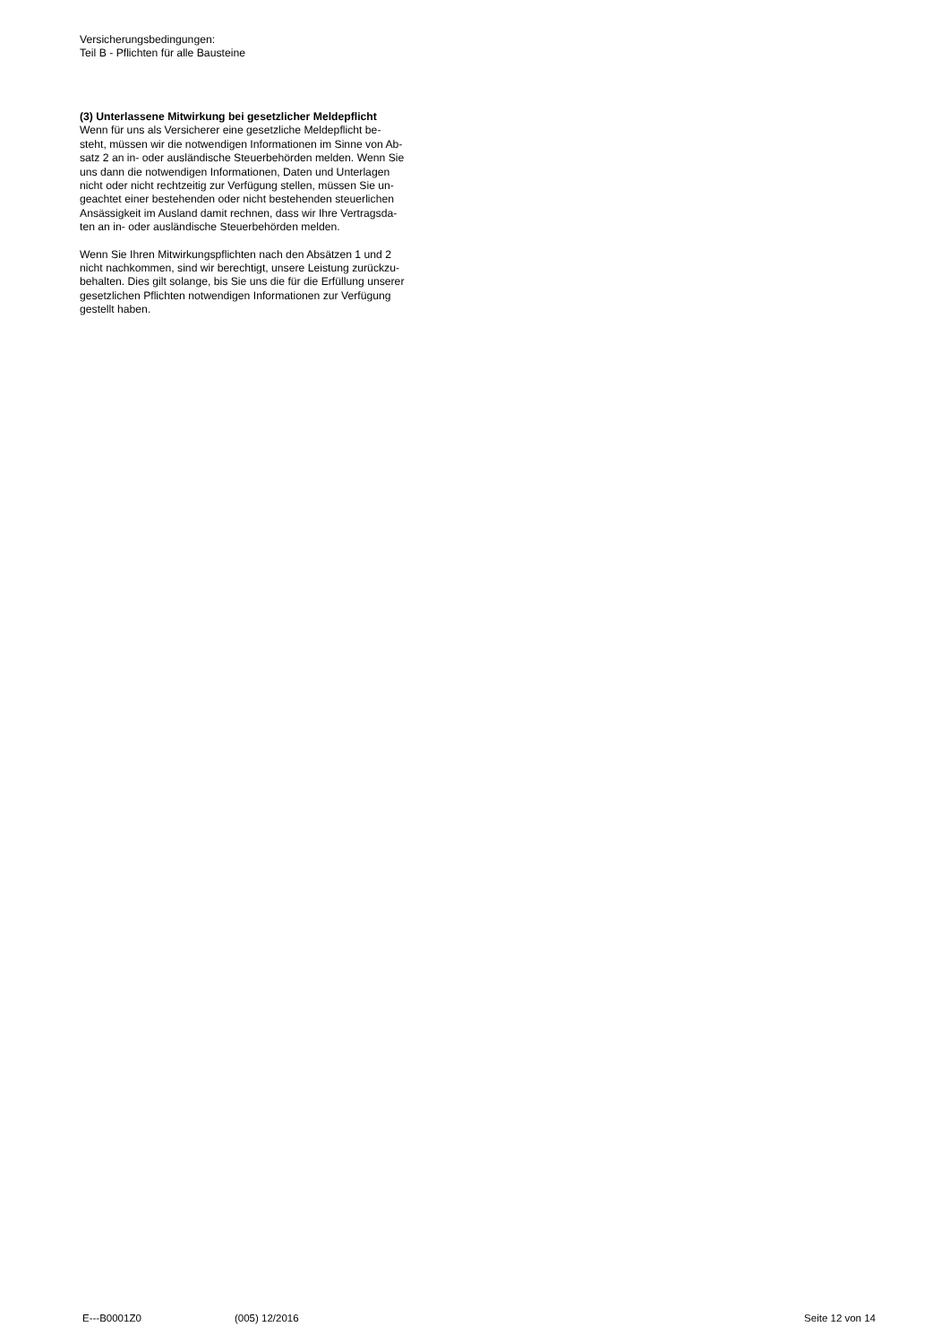Versicherungsbedingungen:
Teil B - Pflichten für alle Bausteine
(3) Unterlassene Mitwirkung bei gesetzlicher Meldepflicht
Wenn für uns als Versicherer eine gesetzliche Meldepflicht be-
steht, müssen wir die notwendigen Informationen im Sinne von Ab-
satz 2 an in- oder ausländische Steuerbehörden melden. Wenn Sie
uns dann die notwendigen Informationen, Daten und Unterlagen
nicht oder nicht rechtzeitig zur Verfügung stellen, müssen Sie un-
geachtet einer bestehenden oder nicht bestehenden steuerlichen
Ansässigkeit im Ausland damit rechnen, dass wir Ihre Vertragsda-
ten an in- oder ausländische Steuerbehörden melden.
Wenn Sie Ihren Mitwirkungspflichten nach den Absätzen 1 und 2
nicht nachkommen, sind wir berechtigt, unsere Leistung zurückzu-
behalten. Dies gilt solange, bis Sie uns die für die Erfüllung unserer
gesetzlichen Pflichten notwendigen Informationen zur Verfügung
gestellt haben.
E---B0001Z0 (005) 12/2016 Seite 12 von 14